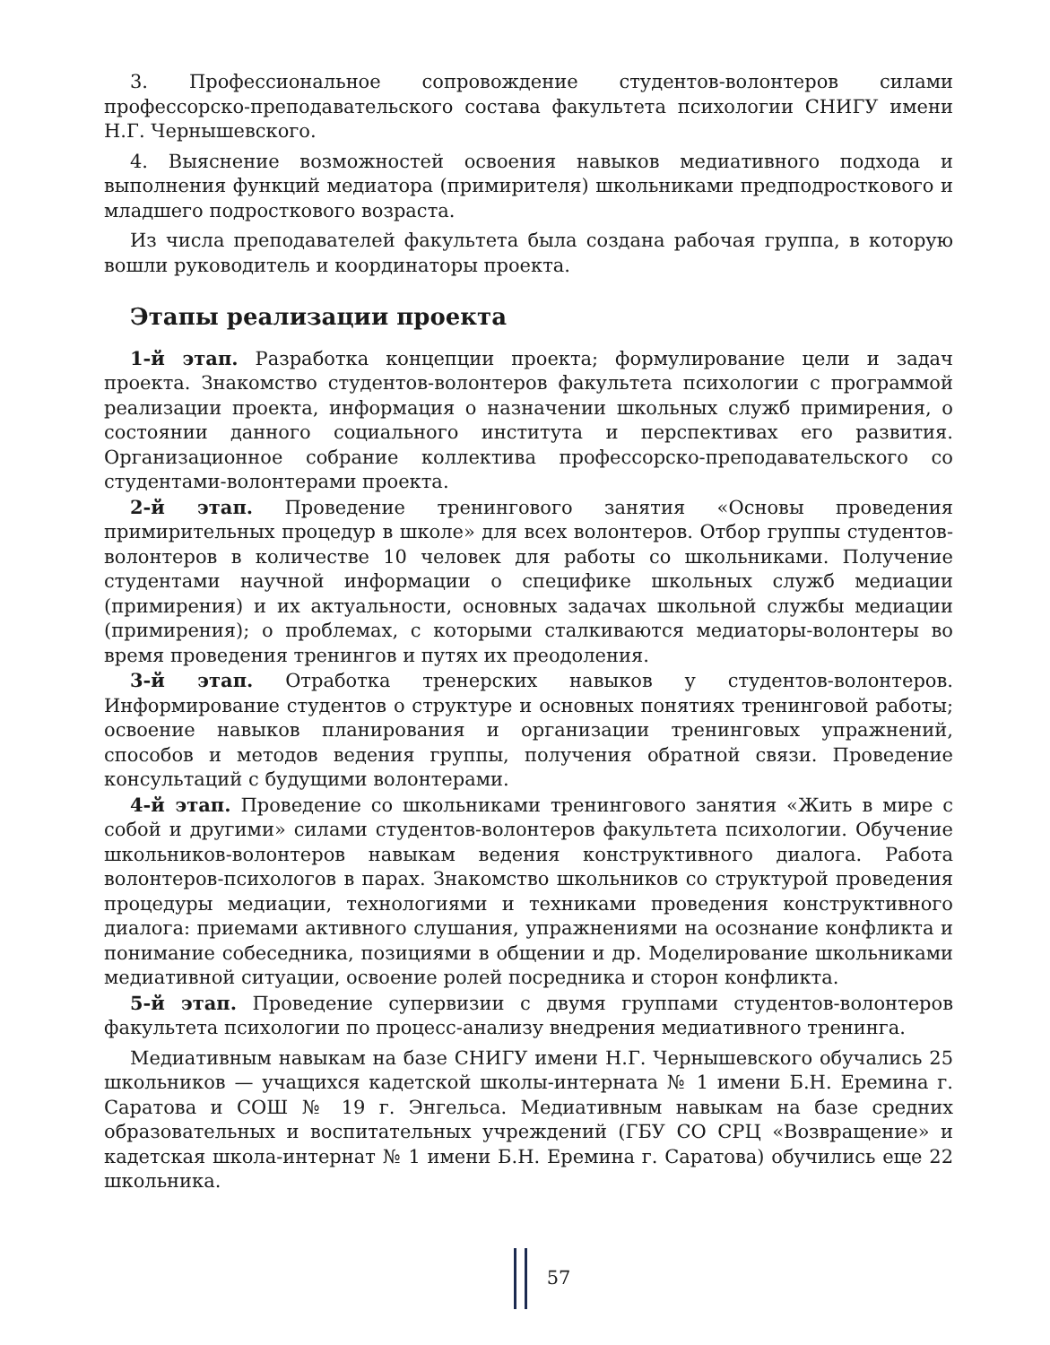3. Профессиональное сопровождение студентов-волонтеров силами профессорско-преподавательского состава факультета психологии СНИГУ имени Н.Г. Чернышевского.
4. Выяснение возможностей освоения навыков медиативного подхода и выполнения функций медиатора (примирителя) школьниками предподросткового и младшего подросткового возраста.
Из числа преподавателей факультета была создана рабочая группа, в которую вошли руководитель и координаторы проекта.
Этапы реализации проекта
1-й этап. Разработка концепции проекта; формулирование цели и задач проекта. Знакомство студентов-волонтеров факультета психологии с программой реализации проекта, информация о назначении школьных служб примирения, о состоянии данного социального института и перспективах его развития. Организационное собрание коллектива профессорско-преподавательского со студентами-волонтерами проекта.
2-й этап. Проведение тренингового занятия «Основы проведения примирительных процедур в школе» для всех волонтеров. Отбор группы студентов-волонтеров в количестве 10 человек для работы со школьниками. Получение студентами научной информации о специфике школьных служб медиации (примирения) и их актуальности, основных задачах школьной службы медиации (примирения); о проблемах, с которыми сталкиваются медиаторы-волонтеры во время проведения тренингов и путях их преодоления.
3-й этап. Отработка тренерских навыков у студентов-волонтеров. Информирование студентов о структуре и основных понятиях тренинговой работы; освоение навыков планирования и организации тренинговых упражнений, способов и методов ведения группы, получения обратной связи. Проведение консультаций с будущими волонтерами.
4-й этап. Проведение со школьниками тренингового занятия «Жить в мире с собой и другими» силами студентов-волонтеров факультета психологии. Обучение школьников-волонтеров навыкам ведения конструктивного диалога. Работа волонтеров-психологов в парах. Знакомство школьников со структурой проведения процедуры медиации, технологиями и техниками проведения конструктивного диалога: приемами активного слушания, упражнениями на осознание конфликта и понимание собеседника, позициями в общении и др. Моделирование школьниками медиативной ситуации, освоение ролей посредника и сторон конфликта.
5-й этап. Проведение супервизии с двумя группами студентов-волонтеров факультета психологии по процесс-анализу внедрения медиативного тренинга.
Медиативным навыкам на базе СНИГУ имени Н.Г. Чернышевского обучались 25 школьников — учащихся кадетской школы-интерната № 1 имени Б.Н. Еремина г. Саратова и СОШ № 19 г. Энгельса. Медиативным навыкам на базе средних образовательных и воспитательных учреждений (ГБУ СО СРЦ «Возвращение» и кадетская школа-интернат № 1 имени Б.Н. Еремина г. Саратова) обучились еще 22 школьника.
57